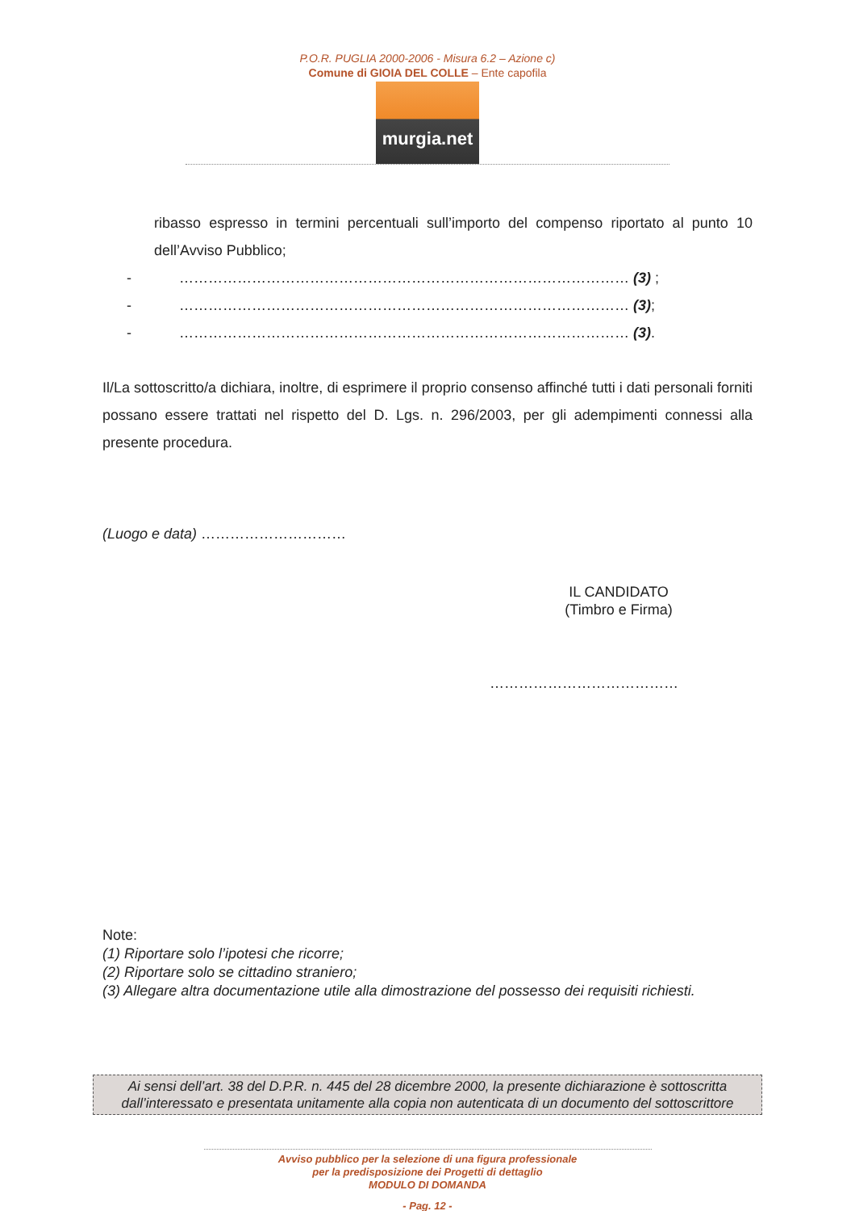P.O.R. PUGLIA 2000-2006 - Misura 6.2 – Azione c)
Comune di GIOIA DEL COLLE – Ente capofila
murgia.net
ribasso espresso in termini percentuali sull’importo del compenso riportato al punto 10 dell’Avviso Pubblico;
- ………………………………………………………………………………… (3) ;
- ………………………………………………………………………………… (3);
- ………………………………………………………………………………… (3).
Il/La sottoscritto/a dichiara, inoltre, di esprimere il proprio consenso affinché tutti i dati personali forniti possano essere trattati nel rispetto del D. Lgs. n. 296/2003, per gli adempimenti connessi alla presente procedura.
(Luogo e data) …………………………
IL CANDIDATO
(Timbro e Firma)
…………………………………
Note:
(1) Riportare solo l’ipotesi che ricorre;
(2) Riportare solo se cittadino straniero;
(3) Allegare altra documentazione utile alla dimostrazione del possesso dei requisiti richiesti.
Ai sensi dell’art. 38 del D.P.R. n. 445 del 28 dicembre 2000, la presente dichiarazione è sottoscritta dall’interessato e presentata unitamente alla copia non autenticata di un documento del sottoscrittore
Avviso pubblico per la selezione di una figura professionale
per la predisposizione dei Progetti di dettaglio
MODULO DI DOMANDA
- Pag. 12 -